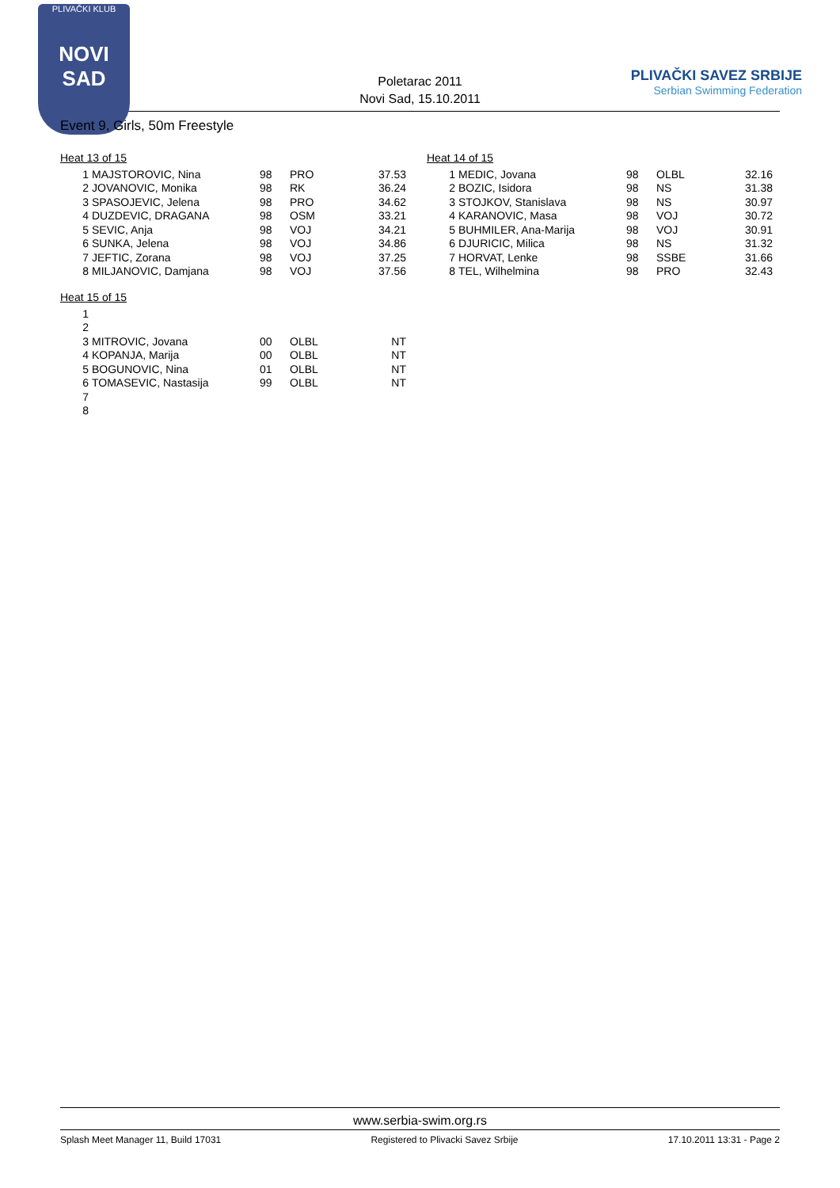PLIVAČKI KLUB
NOVI SAD
Poletarac 2011
Novi Sad, 15.10.2011
PLIVAČKI SAVEZ SRBIJE
Serbian Swimming Federation
Event 9, Girls, 50m Freestyle
Heat 13 of 15
| 1 | MAJSTOROVIC, Nina | 98 | PRO | 37.53 |
| 2 | JOVANOVIC, Monika | 98 | RK | 36.24 |
| 3 | SPASOJEVIC, Jelena | 98 | PRO | 34.62 |
| 4 | DUZDEVIC, DRAGANA | 98 | OSM | 33.21 |
| 5 | SEVIC, Anja | 98 | VOJ | 34.21 |
| 6 | SUNKA, Jelena | 98 | VOJ | 34.86 |
| 7 | JEFTIC, Zorana | 98 | VOJ | 37.25 |
| 8 | MILJANOVIC, Damjana | 98 | VOJ | 37.56 |
Heat 15 of 15
| 1 | | | | |
| 2 | | | | |
| 3 | MITROVIC, Jovana | 00 | OLBL | NT |
| 4 | KOPANJA, Marija | 00 | OLBL | NT |
| 5 | BOGUNOVIC, Nina | 01 | OLBL | NT |
| 6 | TOMASEVIC, Nastasija | 99 | OLBL | NT |
| 7 | | | | |
| 8 | | | | |
Heat 14 of 15
| 1 | MEDIC, Jovana | 98 | OLBL | 32.16 |
| 2 | BOZIC, Isidora | 98 | NS | 31.38 |
| 3 | STOJKOV, Stanislava | 98 | NS | 30.97 |
| 4 | KARANOVIC, Masa | 98 | VOJ | 30.72 |
| 5 | BUHMILER, Ana-Marija | 98 | VOJ | 30.91 |
| 6 | DJURICIC, Milica | 98 | NS | 31.32 |
| 7 | HORVAT, Lenke | 98 | SSBE | 31.66 |
| 8 | TEL, Wilhelmina | 98 | PRO | 32.43 |
www.serbia-swim.org.rs
Splash Meet Manager 11, Build 17031 Registered to Plivacki Savez Srbije 17.10.2011 13:31 - Page 2